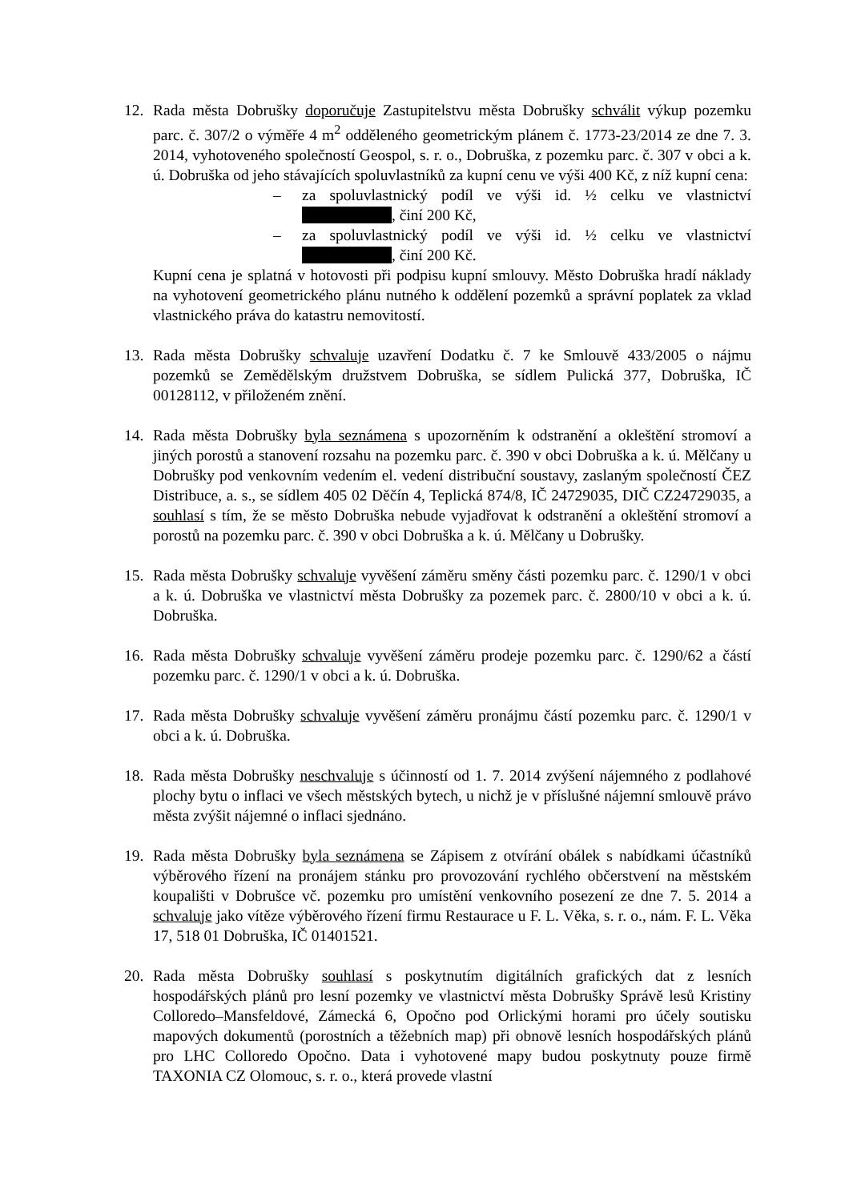12. Rada města Dobrušky doporučuje Zastupitelstvu města Dobrušky schválit výkup pozemku parc. č. 307/2 o výměře 4 m<sup>2</sup> odděleného geometrickým plánem č. 1773-23/2014 ze dne 7. 3. 2014, vyhotoveného společností Geospol, s. r. o., Dobruška, z pozemku parc. č. 307 v obci a k. ú. Dobruška od jeho stávajících spoluvlastníků za kupní cenu ve výši 400 Kč, z níž kupní cena:
– za spoluvlastnický podíl ve výši id. ½ celku ve vlastnictví , činí 200 Kč,
– za spoluvlastnický podíl ve výši id. ½ celku ve vlastnictví , činí 200 Kč.
Kupní cena je splatná v hotovosti při podpisu kupní smlouvy. Město Dobruška hradí náklady na vyhotovení geometrického plánu nutného k oddělení pozemků a správní poplatek za vklad vlastnického práva do katastru nemovitostí.
13. Rada města Dobrušky schvaluje uzavření Dodatku č. 7 ke Smlouvě 433/2005 o nájmu pozemků se Zemědělským družstvem Dobruška, se sídlem Pulická 377, Dobruška, IČ 00128112, v přiloženém znění.
14. Rada města Dobrušky byla seznámena s upozorněním k odstranění a okleštění stromoví a jiných porostů a stanovení rozsahu na pozemku parc. č. 390 v obci Dobruška a k. ú. Mělčany u Dobrušky pod venkovním vedením el. vedení distribuční soustavy, zaslaným společností ČEZ Distribuce, a. s., se sídlem 405 02 Děčín 4, Teplická 874/8, IČ 24729035, DIČ CZ24729035, a souhlasí s tím, že se město Dobruška nebude vyjadřovat k odstranění a okleštění stromoví a porostů na pozemku parc. č. 390 v obci Dobruška a k. ú. Mělčany u Dobrušky.
15. Rada města Dobrušky schvaluje vyvěšení záměru směny části pozemku parc. č. 1290/1 v obci a k. ú. Dobruška ve vlastnictví města Dobrušky za pozemek parc. č. 2800/10 v obci a k. ú. Dobruška.
16. Rada města Dobrušky schvaluje vyvěšení záměru prodeje pozemku parc. č. 1290/62 a částí pozemku parc. č. 1290/1 v obci a k. ú. Dobruška.
17. Rada města Dobrušky schvaluje vyvěšení záměru pronájmu částí pozemku parc. č. 1290/1 v obci a k. ú. Dobruška.
18. Rada města Dobrušky neschvaluje s účinností od 1. 7. 2014 zvýšení nájemného z podlahové plochy bytu o inflaci ve všech městských bytech, u nichž je v příslušné nájemní smlouvě právo města zvýšit nájemné o inflaci sjednáno.
19. Rada města Dobrušky byla seznámena se Zápisem z otvírání obálek s nabídkami účastníků výběrového řízení na pronájem stánku pro provozování rychlého občerstvení na městském koupališti v Dobrušce vč. pozemku pro umístění venkovního posezení ze dne 7. 5. 2014 a schvaluje jako vítěze výběrového řízení firmu Restaurace u F. L. Věka, s. r. o., nám. F. L. Věka 17, 518 01 Dobruška, IČ 01401521.
20. Rada města Dobrušky souhlasí s poskytnutím digitálních grafických dat z lesních hospodářských plánů pro lesní pozemky ve vlastnictví města Dobrušky Správě lesů Kristiny Colloredo–Mansfeldové, Zámecká 6, Opočno pod Orlickými horami pro účely soutisku mapových dokumentů (porostních a těžebních map) při obnově lesních hospodářských plánů pro LHC Colloredo Opočno. Data i vyhotovené mapy budou poskytnuty pouze firmě TAXONIA CZ Olomouc, s. r. o., která provede vlastní